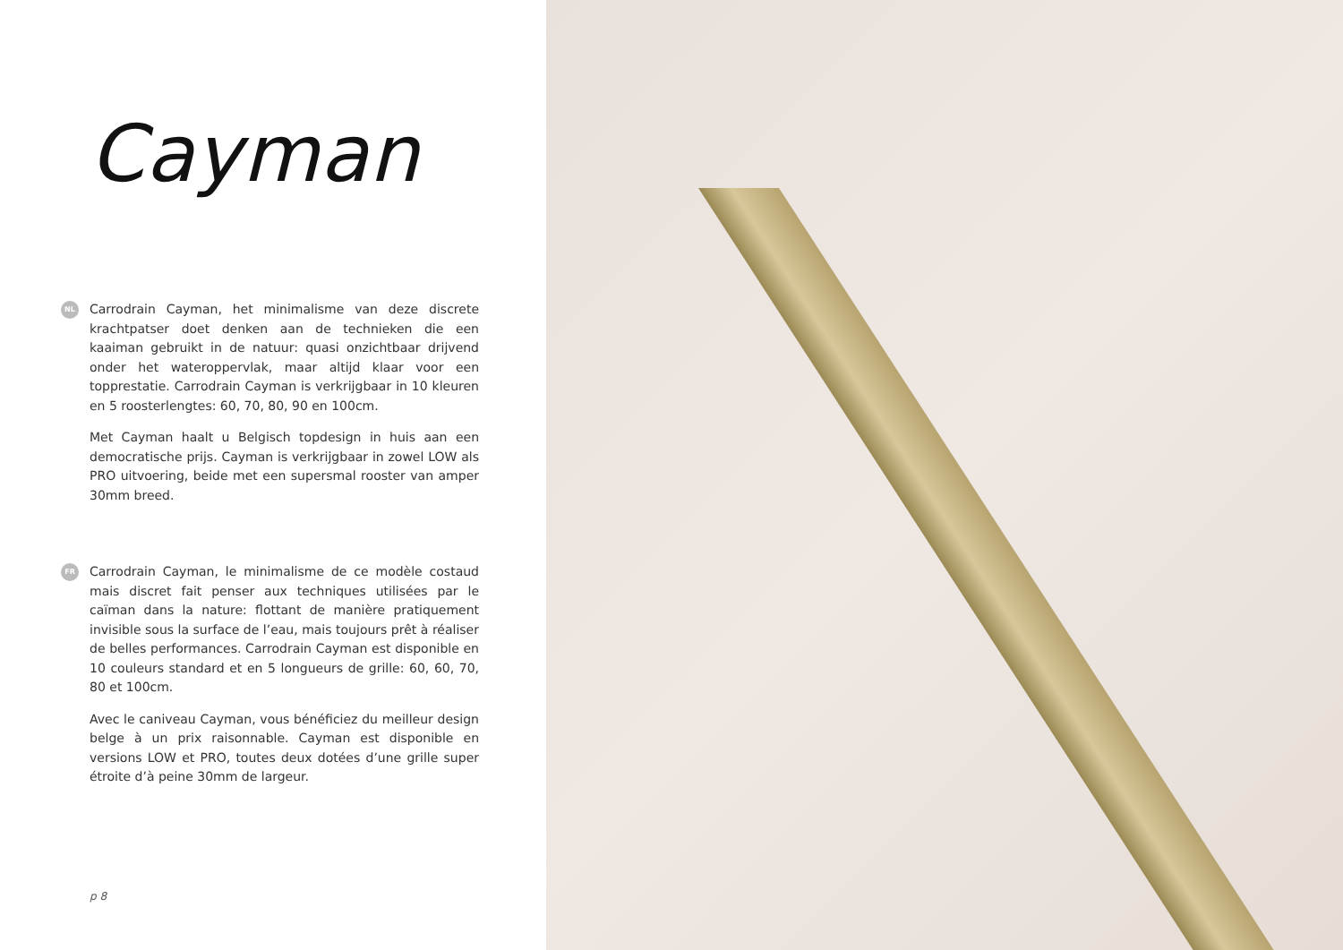Cayman
NL
Carrodrain Cayman, het minimalisme van deze discrete krachtpatser doet denken aan de technieken die een kaaiman gebruikt in de natuur: quasi onzichtbaar drijvend onder het wateroppervlak, maar altijd klaar voor een topprestatie. Carrodrain Cayman is verkrijgbaar in 10 kleuren en 5 roosterlengtes: 60, 70, 80, 90 en 100cm.
Met Cayman haalt u Belgisch topdesign in huis aan een democratische prijs. Cayman is verkrijgbaar in zowel LOW als PRO uitvoering, beide met een supersmal rooster van amper 30mm breed.
FR
Carrodrain Cayman, le minimalisme de ce modèle costaud mais discret fait penser aux techniques utilisées par le caïman dans la nature: flottant de manière pratiquement invisible sous la surface de l’eau, mais toujours prêt à réaliser de belles performances. Carrodrain Cayman est disponible en 10 couleurs standard et en 5 longueurs de grille: 60, 60, 70, 80 et 100cm.
Avec le caniveau Cayman, vous bénéficiez du meilleur design belge à un prix raisonnable. Cayman est disponible en versions LOW et PRO, toutes deux dotées d’une grille super étroite d’à peine 30mm de largeur.
p 8